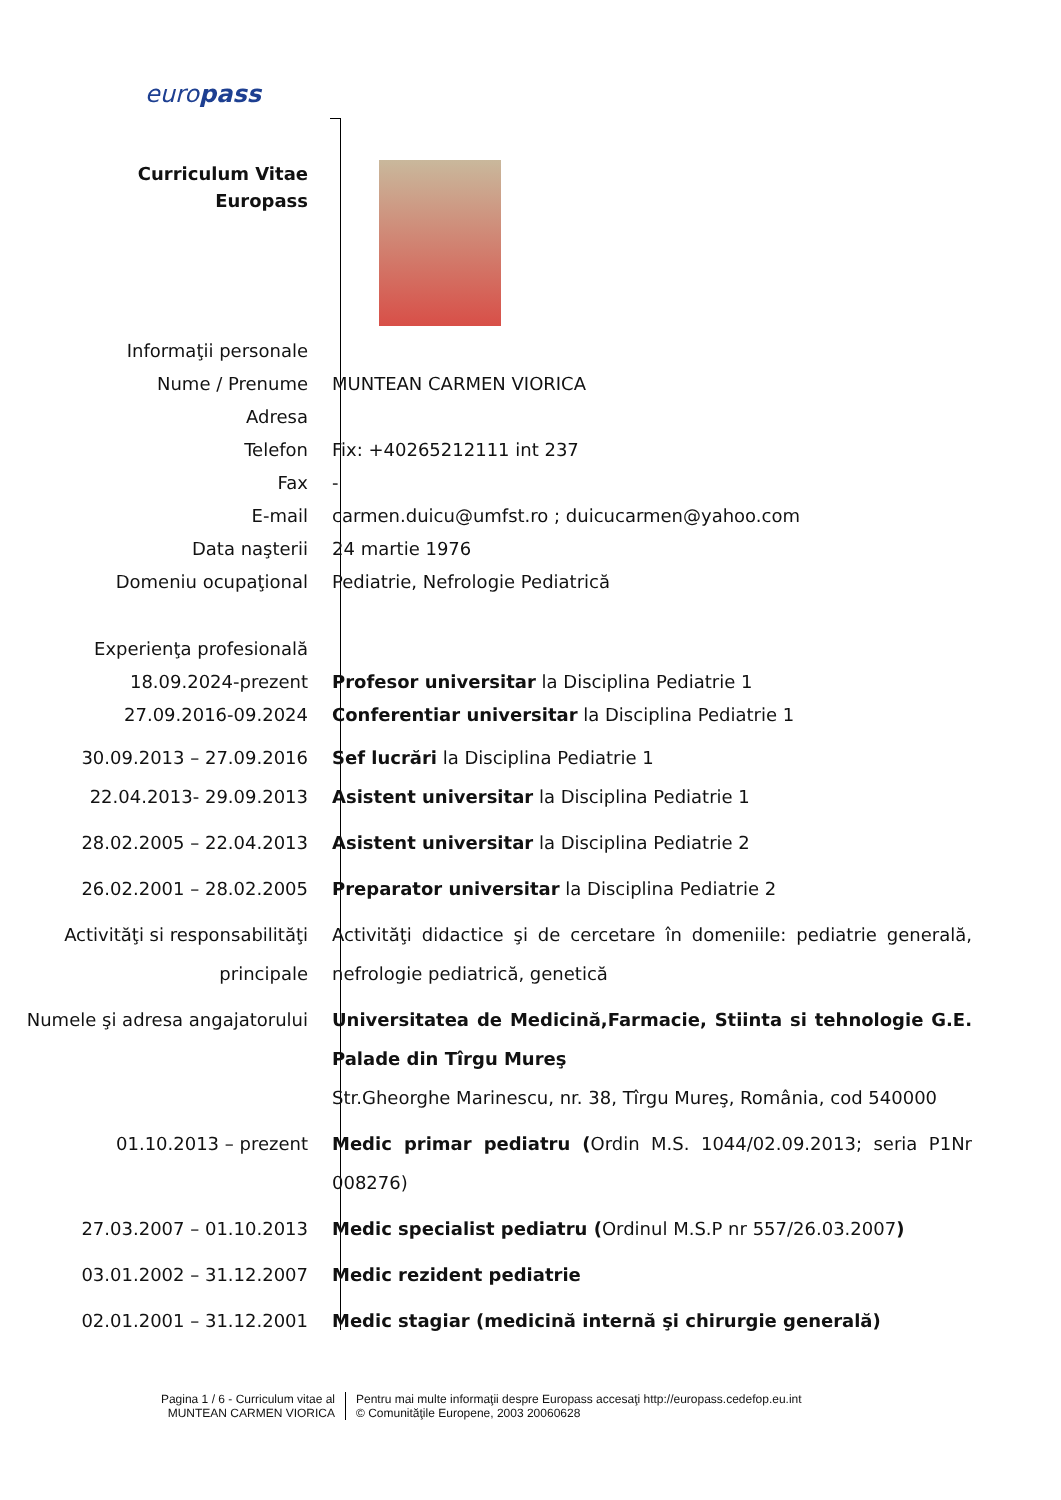europass
Curriculum Vitae
Europass
Informaţii personale
Nume / Prenume MUNTEAN CARMEN VIORICA
Adresa
Telefon Fix: +40265212111 int 237
Fax -
E-mail carmen.duicu@umfst.ro ; duicucarmen@yahoo.com
Data naşterii 24 martie 1976
Domeniu ocupaţional Pediatrie, Nefrologie Pediatrică
Experienţa profesională
18.09.2024-prezent Profesor universitar la Disciplina Pediatrie 1
27.09.2016-09.2024 Conferentiar universitar la Disciplina Pediatrie 1
30.09.2013 – 27.09.2016 Sef lucrări la Disciplina Pediatrie 1
22.04.2013- 29.09.2013 Asistent universitar la Disciplina Pediatrie 1
28.02.2005 – 22.04.2013 Asistent universitar la Disciplina Pediatrie 2
26.02.2001 – 28.02.2005 Preparator universitar la Disciplina Pediatrie 2
Activităţi si responsabilităţi principale
Activităţi didactice şi de cercetare în domeniile: pediatrie generală, nefrologie pediatrică, genetică
Numele şi adresa angajatorului Universitatea de Medicină,Farmacie, Stiinta si tehnologie G.E. Palade din Tîrgu Mureş
Str.Gheorghe Marinescu, nr. 38, Tîrgu Mureş, România, cod 540000
01.10.2013 – prezent Medic primar pediatru (Ordin M.S. 1044/02.09.2013; seria P1Nr 008276)
27.03.2007 – 01.10.2013 Medic specialist pediatru (Ordinul M.S.P nr 557/26.03.2007)
03.01.2002 – 31.12.2007 Medic rezident pediatrie
02.01.2001 – 31.12.2001 Medic stagiar (medicină internă şi chirurgie generală)
Pagina 1 / 6 - Curriculum vitae al
MUNTEAN CARMEN VIORICA
Pentru mai multe informaţii despre Europass accesaţi http://europass.cedefop.eu.int
© Comunităţile Europene, 2003 20060628